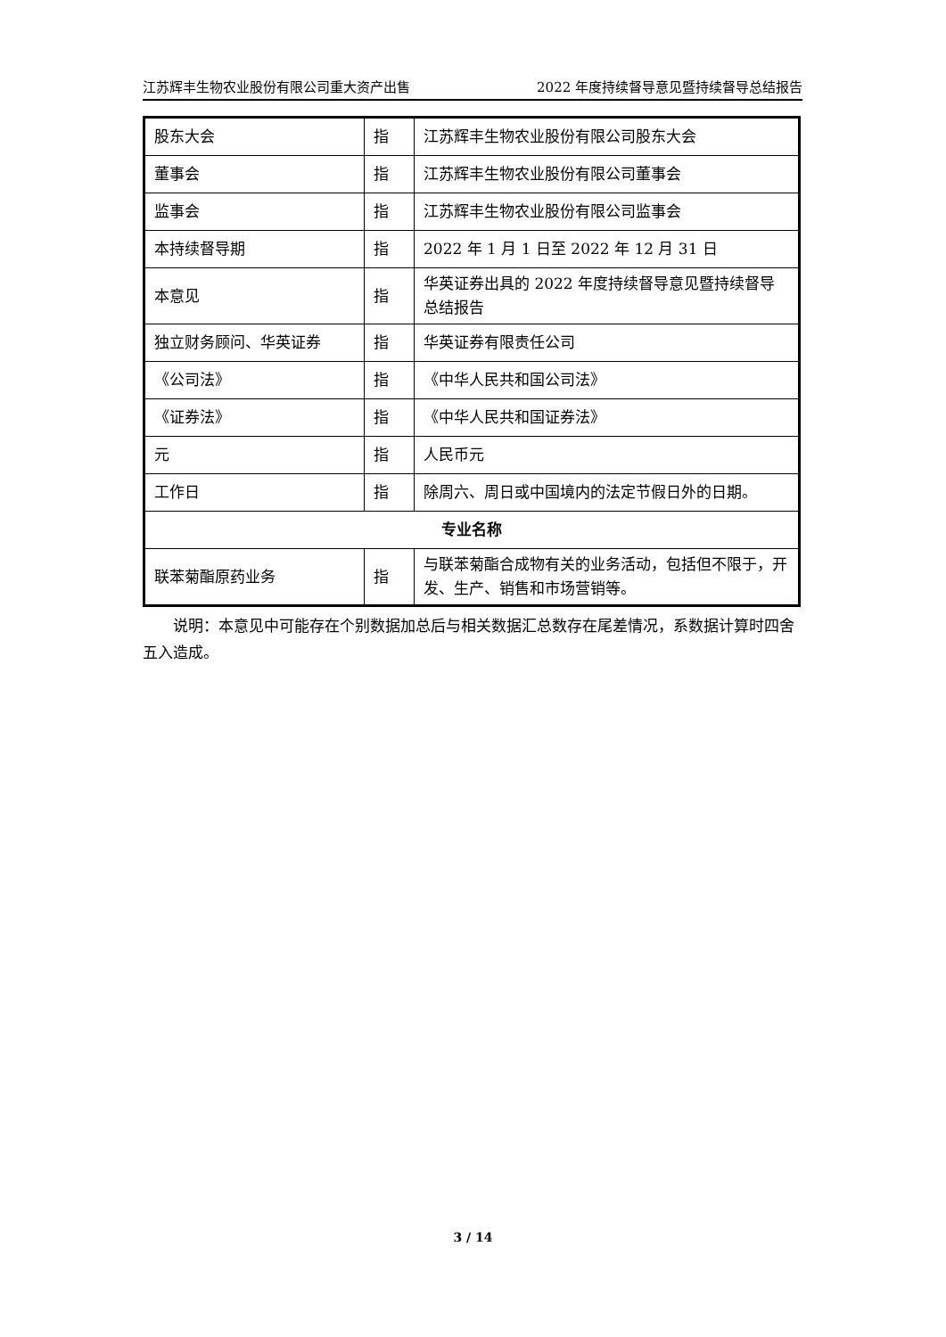江苏辉丰生物农业股份有限公司重大资产出售 2022 年度持续督导意见暨持续督导总结报告
| 股东大会 | 指 | 江苏辉丰生物农业股份有限公司股东大会 |
| 董事会 | 指 | 江苏辉丰生物农业股份有限公司董事会 |
| 监事会 | 指 | 江苏辉丰生物农业股份有限公司监事会 |
| 本持续督导期 | 指 | 2022 年 1 月 1 日至 2022 年 12 月 31 日 |
| 本意见 | 指 | 华英证券出具的 2022 年度持续督导意见暨持续督导总结报告 |
| 独立财务顾问、华英证券 | 指 | 华英证券有限责任公司 |
| 《公司法》 | 指 | 《中华人民共和国公司法》 |
| 《证券法》 | 指 | 《中华人民共和国证券法》 |
| 元 | 指 | 人民币元 |
| 工作日 | 指 | 除周六、周日或中国境内的法定节假日外的日期。 |
| 专业名称 | | |
| 联苯菊酯原药业务 | 指 | 与联苯菊酯合成物有关的业务活动，包括但不限于，开发、生产、销售和市场营销等。 |
说明：本意见中可能存在个别数据加总后与相关数据汇总数存在尾差情况，系数据计算时四舍五入造成。
3 / 14